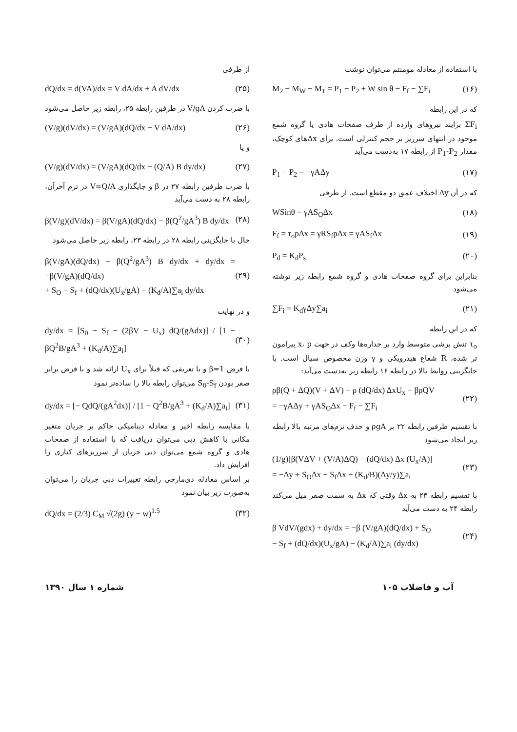با استفاده از معادله مومنتم می‌توان نوشت
M<sub>2</sub> − M<sub>W</sub> − M<sub>1</sub> = P<sub>1</sub> − P<sub>2</sub> + W sin θ − F<sub>f</sub> − ∑F<sub>i</sub> (۱۶)
که در این رابطه
ΣF<sub>i</sub> برایند نیروهای وارده از طرف صفحات هادی یا گروه شمع موجود در انتهای سرریز بر حجم کنترلی است. برای Δxهای کوچک، مقدار P<sub>1</sub>-P<sub>2</sub> از رابطه ۱۷ به‌دست می‌آید
P<sub>1</sub> − P<sub>2</sub> = −γAΔy (۱۷)
که در آن Δy اختلاف عمق دو مقطع است. از طرفی
WSinθ = γAS<sub>O</sub>Δx (۱۸)
F<sub>f</sub> = τ<sub>o</sub>pΔx = γRS<sub>f</sub>pΔx = γAS<sub>f</sub>Δx (۱۹)
P<sub>d</sub> = K<sub>d</sub>P<sub>s</sub> (۲۰)
بنابراین برای گروه صفحات هادی و گروه شمع رابطه زیر نوشته می‌شود
∑F<sub>i</sub> = K<sub>d</sub>γΔy∑a<sub>i</sub> (۲۱)
که در این رابطه
τ<sub>o</sub> تنش برشی متوسط وارد بر جداره‌ها وکف در جهت x، p پیرامون تر شده، R شعاع هیدرویکی و γ وزن مخصوص سیال است. با جایگزینی روابط بالا در رابطه ۱۶ رابطه زیر به‌دست می‌آید:
ρβ(Q + ΔQ)(V + ΔV) − ρ (dQ/dx) ΔxU<sub>x</sub> − βρQV
= −γAΔy + γAS<sub>O</sub>Δx − F<sub>f</sub> − ∑F<sub>i</sub> (۲۲)
با تقسیم طرفین رابطه ۲۲ بر ρgA و حذف ترم‌های مرتبه بالا رابطه زیر ایجاد می‌شود
(1/g)[β(VΔV + (V/A)ΔQ) − (dQ/dx) Δx (U<sub>x</sub>/A)]
= −Δy + S<sub>O</sub>Δx − S<sub>f</sub>Δx − (K<sub>d</sub>/B)(Δy/y)∑a<sub>i</sub> (۲۳)
با تقسیم رابطه ۲۳ به Δx وقتی که Δx به سمت صفر میل می‌کند رابطه ۲۴ به دست می‌آید
β VdV/(gdx) + dy/dx = −β (V/gA)(dQ/dx) + S<sub>O</sub>
− S<sub>f</sub> + (dQ/dx)(U<sub>x</sub>/gA) − (K<sub>d</sub>/A)∑a<sub>i</sub> (dy/dx) (۲۴)
از طرفی
dQ/dx = d(VA)/dx = V dA/dx + A dV/dx (۲۵)
با ضرب کردن V/gA در طرفین رابطه ۲۵، رابطه زیر حاصل می‌شود
(V/g)(dV/dx) = (V/gA)(dQ/dx − V dA/dx) (۲۶)
و یا
(V/g)(dV/dx) = (V/gA)(dQ/dx − (Q/A) B dy/dx) (۲۷)
با ضرب طرفین رابطه ۲۷ در β و جایگذاری V=Q/A در ترم آخرآن، رابطه ۲۸ به دست می‌آید
β(V/g)(dV/dx) = β(V/gA)(dQ/dx) − β(Q<sup>2</sup>/gA<sup>3</sup>) B dy/dx (۲۸)
حال با جایگزینی رابطه ۲۸ در رابطه ۲۳، رابطه زیر حاصل می‌شود
β(V/gA)(dQ/dx) − β(Q<sup>2</sup>/gA<sup>3</sup>) B dy/dx + dy/dx = −β(V/gA)(dQ/dx)
+ S<sub>O</sub> − S<sub>f</sub> + (dQ/dx)(U<sub>x</sub>/gA) − (K<sub>d</sub>/A)∑a<sub>i</sub> dy/dx (۲۹)
و در نهایت
dy/dx = [S<sub>0</sub> − S<sub>f</sub> − (2βV − U<sub>x</sub>) dQ/(gAdx)] / [1 − βQ<sup>2</sup>B/gA<sup>3</sup> + (K<sub>d</sub>/A)∑a<sub>i</sub>] (۳۰)
با فرض β=1 و با تعریفی که قبلاً برای U<sub>x</sub> ارائه شد و با فرض برابر صفر بودن S<sub>0</sub>-S<sub>f</sub> می‌توان رابطه بالا را ساده‌تر نمود
dy/dx = [− QdQ/(gA<sup>2</sup>dx)] / [1 − Q<sup>2</sup>B/gA<sup>3</sup> + (K<sub>d</sub>/A)∑a<sub>i</sub>] (۳۱)
با مقایسه رابطه اخیر و معادله دینامیکی حاکم بر جریان متغیر مکانی با کاهش دبی می‌توان دریافت که با استفاده از صفحات هادی و گروه شمع می‌توان دبی جریان از سرریزهای کناری را افزایش داد.
بر اساس معادله دی‌مارچی رابطه تغییرات دبی جریان را می‌توان به‌صورت زیر بیان نمود
dQ/dx = (2/3) C<sub>M</sub> √(2g) (y − w)<sup>1.5</sup> (۳۲)
شماره ۱ سال ۱۳۹۰ آب و فاضلاب ۱۰۵